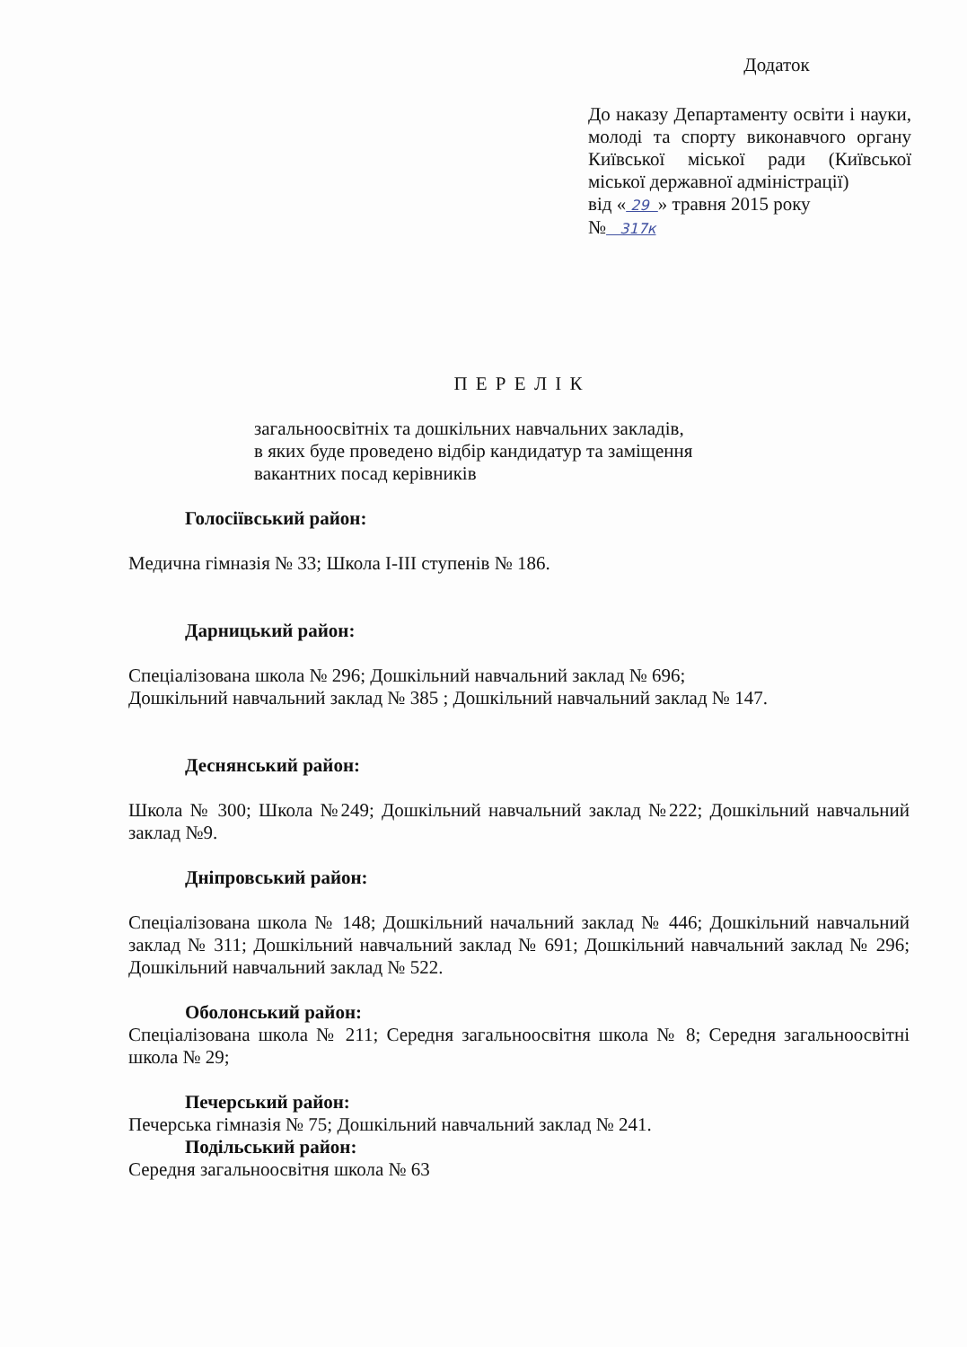Додаток
До наказу Департаменту освіти і науки, молоді та спорту виконавчого органу Київської міської ради (Київської міської державної адміністрації)
від « 29 » травня 2015 року
№ 317к
П Е Р Е Л І К
загальноосвітніх та дошкільних навчальних закладів,
в яких буде проведено відбір кандидатур та заміщення
вакантних посад керівників
Голосіївський район:
Медична гімназія № 33; Школа І-ІІІ ступенів № 186.
Дарницький район:
Спеціалізована школа № 296; Дошкільний навчальний заклад № 696;
Дошкільний навчальний заклад № 385 ; Дошкільний навчальний заклад № 147.
Деснянський район:
Школа № 300; Школа №249; Дошкільний навчальний заклад №222; Дошкільний навчальний заклад №9.
Дніпровський район:
Спеціалізована школа № 148; Дошкільний начальний заклад № 446; Дошкільний навчальний заклад № 311; Дошкільний навчальний заклад № 691; Дошкільний навчальний заклад № 296; Дошкільний навчальний заклад № 522.
Оболонський район:
Спеціалізована школа № 211; Середня загальноосвітня школа № 8; Середня загальноосвітні школа № 29;
Печерський район:
Печерська гімназія № 75; Дошкільний навчальний заклад № 241.
Подільський район:
Середня загальноосвітня школа № 63